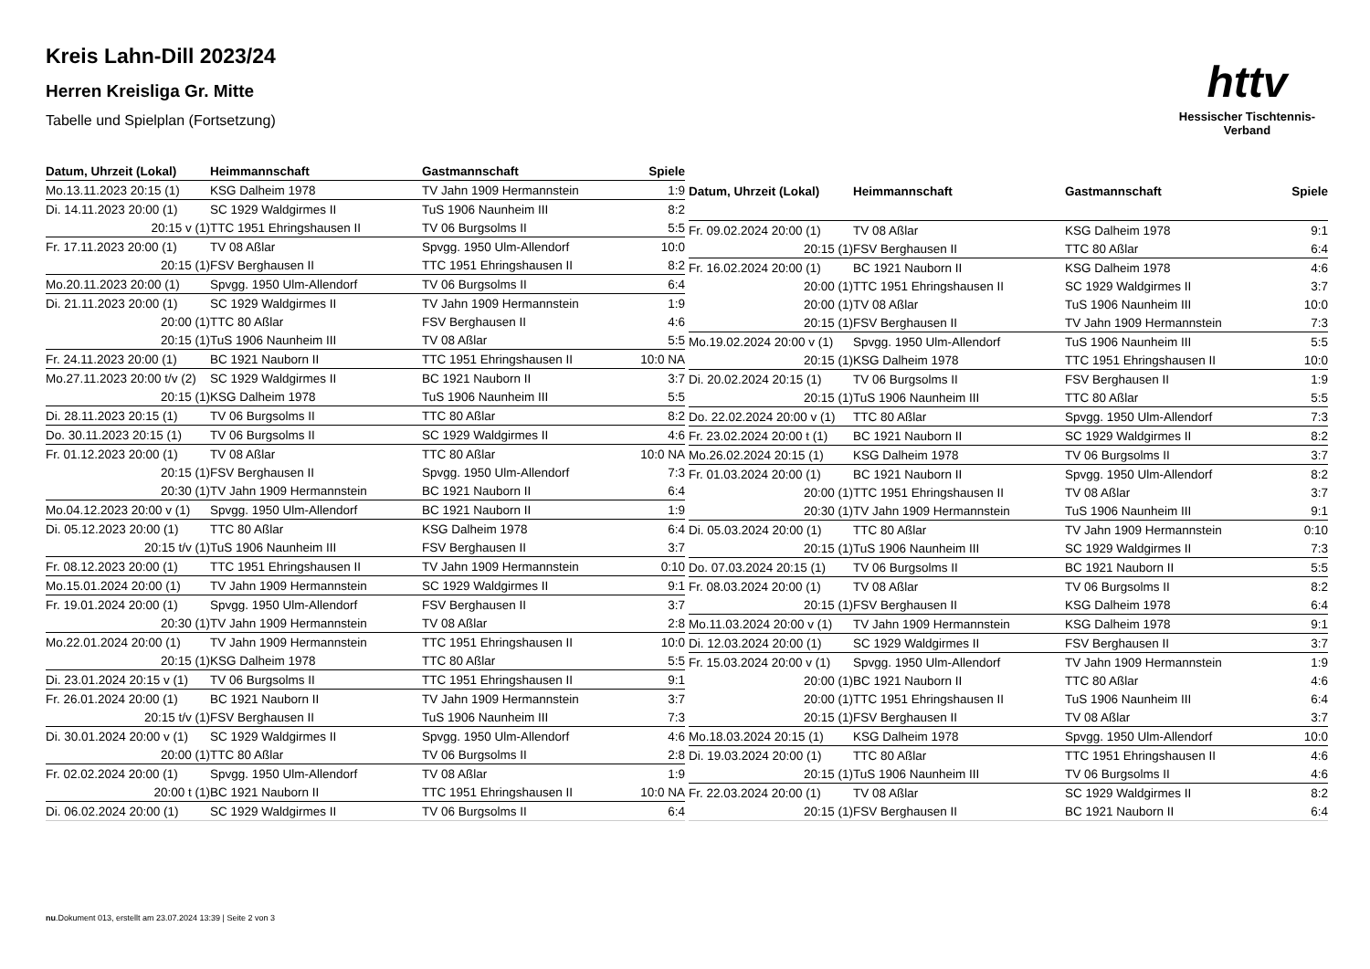Kreis Lahn-Dill 2023/24
Herren Kreisliga Gr. Mitte
Tabelle und Spielplan (Fortsetzung)
httv
Hessischer Tischtennis-Verband
| Datum, Uhrzeit (Lokal) | Heimmannschaft | Gastmannschaft | Spiele |
| --- | --- | --- | --- |
| Mo.13.11.2023 20:15 (1) | KSG Dalheim 1978 | TV Jahn 1909 Hermannstein | 1:9 |
| Di. 14.11.2023 20:00 (1) | SC 1929 Waldgirmes II | TuS 1906 Naunheim III | 8:2 |
| 20:15 v (1) | TTC 1951 Ehringshausen II | TV 06 Burgsolms II | 5:5 |
| Fr. 17.11.2023 20:00 (1) | TV 08 Aßlar | Spvgg. 1950 Ulm-Allendorf | 10:0 |
| 20:15 (1) | FSV Berghausen II | TTC 1951 Ehringshausen II | 8:2 |
| Mo.20.11.2023 20:00 (1) | Spvgg. 1950 Ulm-Allendorf | TV 06 Burgsolms II | 6:4 |
| Di. 21.11.2023 20:00 (1) | SC 1929 Waldgirmes II | TV Jahn 1909 Hermannstein | 1:9 |
| 20:00 (1) | TTC 80 Aßlar | FSV Berghausen II | 4:6 |
| 20:15 (1) | TuS 1906 Naunheim III | TV 08 Aßlar | 5:5 |
| Fr. 24.11.2023 20:00 (1) | BC 1921 Nauborn II | TTC 1951 Ehringshausen II | 10:0 NA |
| Mo.27.11.2023 20:00 t/v (2) | SC 1929 Waldgirmes II | BC 1921 Nauborn II | 3:7 |
| 20:15 (1) | KSG Dalheim 1978 | TuS 1906 Naunheim III | 5:5 |
| Di. 28.11.2023 20:15 (1) | TV 06 Burgsolms II | TTC 80 Aßlar | 8:2 |
| Do. 30.11.2023 20:15 (1) | TV 06 Burgsolms II | SC 1929 Waldgirmes II | 4:6 |
| Fr. 01.12.2023 20:00 (1) | TV 08 Aßlar | TTC 80 Aßlar | 10:0 NA |
| 20:15 (1) | FSV Berghausen II | Spvgg. 1950 Ulm-Allendorf | 7:3 |
| 20:30 (1) | TV Jahn 1909 Hermannstein | BC 1921 Nauborn II | 6:4 |
| Mo.04.12.2023 20:00 v (1) | Spvgg. 1950 Ulm-Allendorf | BC 1921 Nauborn II | 1:9 |
| Di. 05.12.2023 20:00 (1) | TTC 80 Aßlar | KSG Dalheim 1978 | 6:4 |
| 20:15 t/v (1) | TuS 1906 Naunheim III | FSV Berghausen II | 3:7 |
| Fr. 08.12.2023 20:00 (1) | TTC 1951 Ehringshausen II | TV Jahn 1909 Hermannstein | 0:10 |
| Mo.15.01.2024 20:00 (1) | TV Jahn 1909 Hermannstein | SC 1929 Waldgirmes II | 9:1 |
| Fr. 19.01.2024 20:00 (1) | Spvgg. 1950 Ulm-Allendorf | FSV Berghausen II | 3:7 |
| 20:30 (1) | TV Jahn 1909 Hermannstein | TV 08 Aßlar | 2:8 |
| Mo.22.01.2024 20:00 (1) | TV Jahn 1909 Hermannstein | TTC 1951 Ehringshausen II | 10:0 |
| 20:15 (1) | KSG Dalheim 1978 | TTC 80 Aßlar | 5:5 |
| Di. 23.01.2024 20:15 v (1) | TV 06 Burgsolms II | TTC 1951 Ehringshausen II | 9:1 |
| Fr. 26.01.2024 20:00 (1) | BC 1921 Nauborn II | TV Jahn 1909 Hermannstein | 3:7 |
| 20:15 t/v (1) | FSV Berghausen II | TuS 1906 Naunheim III | 7:3 |
| Di. 30.01.2024 20:00 v (1) | SC 1929 Waldgirmes II | Spvgg. 1950 Ulm-Allendorf | 4:6 |
| 20:00 (1) | TTC 80 Aßlar | TV 06 Burgsolms II | 2:8 |
| Fr. 02.02.2024 20:00 (1) | Spvgg. 1950 Ulm-Allendorf | TV 08 Aßlar | 1:9 |
| 20:00 t (1) | BC 1921 Nauborn II | TTC 1951 Ehringshausen II | 10:0 NA |
| Di. 06.02.2024 20:00 (1) | SC 1929 Waldgirmes II | TV 06 Burgsolms II | 6:4 |
| Datum, Uhrzeit (Lokal) | Heimmannschaft | Gastmannschaft | Spiele |
| --- | --- | --- | --- |
| Fr. 09.02.2024 20:00 (1) | TV 08 Aßlar | KSG Dalheim 1978 | 9:1 |
| 20:15 (1) | FSV Berghausen II | TTC 80 Aßlar | 6:4 |
| Fr. 16.02.2024 20:00 (1) | BC 1921 Nauborn II | KSG Dalheim 1978 | 4:6 |
| 20:00 (1) | TTC 1951 Ehringshausen II | SC 1929 Waldgirmes II | 3:7 |
| 20:00 (1) | TV 08 Aßlar | TuS 1906 Naunheim III | 10:0 |
| 20:15 (1) | FSV Berghausen II | TV Jahn 1909 Hermannstein | 7:3 |
| Mo.19.02.2024 20:00 v (1) | Spvgg. 1950 Ulm-Allendorf | TuS 1906 Naunheim III | 5:5 |
| 20:15 (1) | KSG Dalheim 1978 | TTC 1951 Ehringshausen II | 10:0 |
| Di. 20.02.2024 20:15 (1) | TV 06 Burgsolms II | FSV Berghausen II | 1:9 |
| 20:15 (1) | TuS 1906 Naunheim III | TTC 80 Aßlar | 5:5 |
| Do. 22.02.2024 20:00 v (1) | TTC 80 Aßlar | Spvgg. 1950 Ulm-Allendorf | 7:3 |
| Fr. 23.02.2024 20:00 t (1) | BC 1921 Nauborn II | SC 1929 Waldgirmes II | 8:2 |
| Mo.26.02.2024 20:15 (1) | KSG Dalheim 1978 | TV 06 Burgsolms II | 3:7 |
| Fr. 01.03.2024 20:00 (1) | BC 1921 Nauborn II | Spvgg. 1950 Ulm-Allendorf | 8:2 |
| 20:00 (1) | TTC 1951 Ehringshausen II | TV 08 Aßlar | 3:7 |
| 20:30 (1) | TV Jahn 1909 Hermannstein | TuS 1906 Naunheim III | 9:1 |
| Di. 05.03.2024 20:00 (1) | TTC 80 Aßlar | TV Jahn 1909 Hermannstein | 0:10 |
| 20:15 (1) | TuS 1906 Naunheim III | SC 1929 Waldgirmes II | 7:3 |
| Do. 07.03.2024 20:15 (1) | TV 06 Burgsolms II | BC 1921 Nauborn II | 5:5 |
| Fr. 08.03.2024 20:00 (1) | TV 08 Aßlar | TV 06 Burgsolms II | 8:2 |
| 20:15 (1) | FSV Berghausen II | KSG Dalheim 1978 | 6:4 |
| Mo.11.03.2024 20:00 v (1) | TV Jahn 1909 Hermannstein | KSG Dalheim 1978 | 9:1 |
| Di. 12.03.2024 20:00 (1) | SC 1929 Waldgirmes II | FSV Berghausen II | 3:7 |
| Fr. 15.03.2024 20:00 v (1) | Spvgg. 1950 Ulm-Allendorf | TV Jahn 1909 Hermannstein | 1:9 |
| 20:00 (1) | BC 1921 Nauborn II | TTC 80 Aßlar | 4:6 |
| 20:00 (1) | TTC 1951 Ehringshausen II | TuS 1906 Naunheim III | 6:4 |
| 20:15 (1) | FSV Berghausen II | TV 08 Aßlar | 3:7 |
| Mo.18.03.2024 20:15 (1) | KSG Dalheim 1978 | Spvgg. 1950 Ulm-Allendorf | 10:0 |
| Di. 19.03.2024 20:00 (1) | TTC 80 Aßlar | TTC 1951 Ehringshausen II | 4:6 |
| 20:15 (1) | TuS 1906 Naunheim III | TV 06 Burgsolms II | 4:6 |
| Fr. 22.03.2024 20:00 (1) | TV 08 Aßlar | SC 1929 Waldgirmes II | 8:2 |
| 20:15 (1) | FSV Berghausen II | BC 1921 Nauborn II | 6:4 |
nu.Dokument 013, erstellt am 23.07.2024 13:39 | Seite 2 von 3